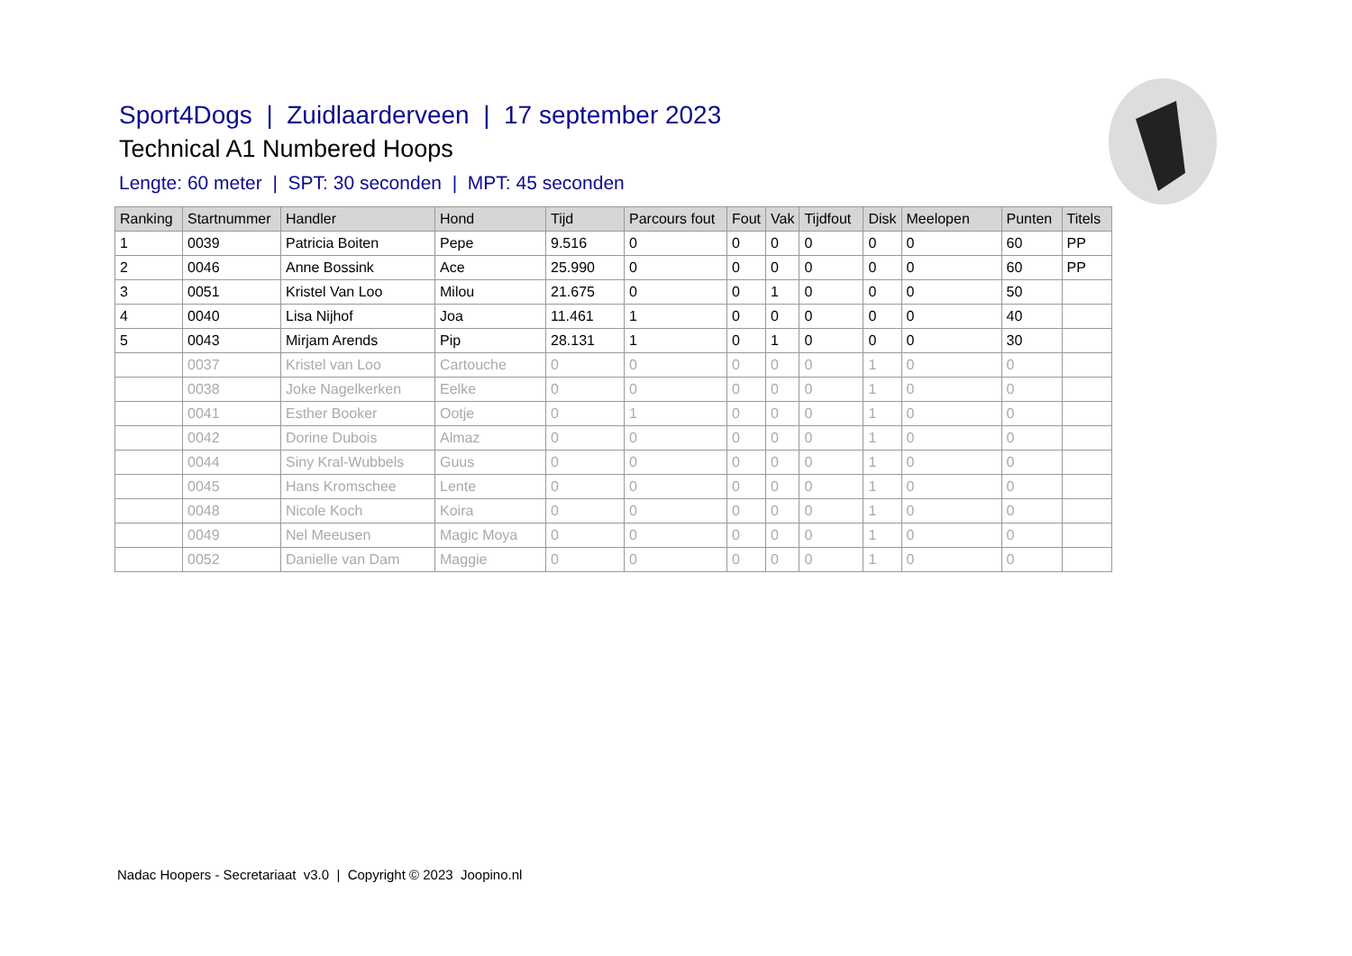Sport4Dogs | Zuidlaarderveen | 17 september 2023
Technical A1 Numbered Hoops
Lengte: 60 meter | SPT: 30 seconden | MPT: 45 seconden
| Ranking | Startnummer | Handler | Hond | Tijd | Parcours fout | Fout | Vak | Tijdfout | Disk | Meelopen | Punten | Titels |
| --- | --- | --- | --- | --- | --- | --- | --- | --- | --- | --- | --- | --- |
| 1 | 0039 | Patricia Boiten | Pepe | 9.516 | 0 | 0 | 0 | 0 | 0 | 0 | 60 | PP |
| 2 | 0046 | Anne Bossink | Ace | 25.990 | 0 | 0 | 0 | 0 | 0 | 0 | 60 | PP |
| 3 | 0051 | Kristel Van Loo | Milou | 21.675 | 0 | 0 | 1 | 0 | 0 | 0 | 50 | |
| 4 | 0040 | Lisa Nijhof | Joa | 11.461 | 1 | 0 | 0 | 0 | 0 | 0 | 40 | |
| 5 | 0043 | Mirjam Arends | Pip | 28.131 | 1 | 0 | 1 | 0 | 0 | 0 | 30 | |
| | 0037 | Kristel van Loo | Cartouche | 0 | 0 | 0 | 0 | 0 | 1 | 0 | 0 | |
| | 0038 | Joke Nagelkerken | Eelke | 0 | 0 | 0 | 0 | 0 | 1 | 0 | 0 | |
| | 0041 | Esther Booker | Ootje | 0 | 1 | 0 | 0 | 0 | 1 | 0 | 0 | |
| | 0042 | Dorine Dubois | Almaz | 0 | 0 | 0 | 0 | 0 | 1 | 0 | 0 | |
| | 0044 | Siny Kral-Wubbels | Guus | 0 | 0 | 0 | 0 | 0 | 1 | 0 | 0 | |
| | 0045 | Hans Kromschee | Lente | 0 | 0 | 0 | 0 | 0 | 1 | 0 | 0 | |
| | 0048 | Nicole Koch | Koira | 0 | 0 | 0 | 0 | 0 | 1 | 0 | 0 | |
| | 0049 | Nel Meeusen | Magic Moya | 0 | 0 | 0 | 0 | 0 | 1 | 0 | 0 | |
| | 0052 | Danielle van Dam | Maggie | 0 | 0 | 0 | 0 | 0 | 1 | 0 | 0 | |
Nadac Hoopers - Secretariaat v3.0 | Copyright © 2023 Joopino.nl